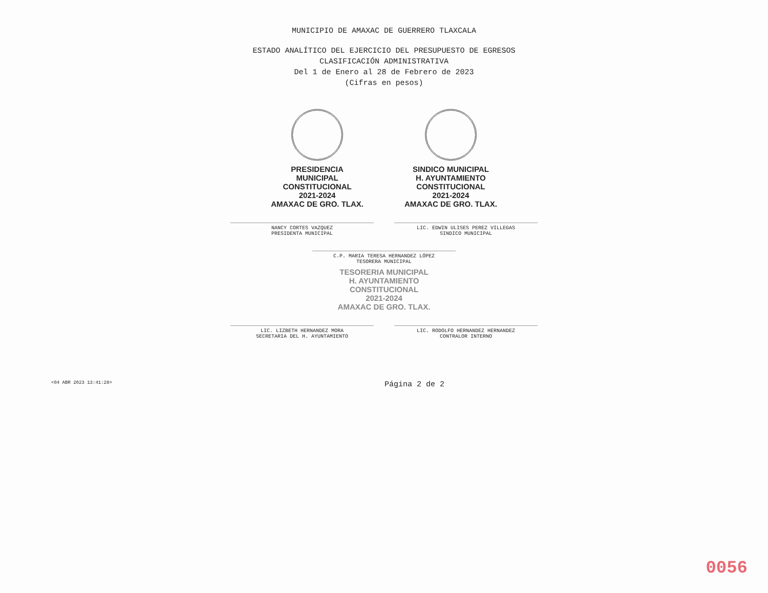MUNICIPIO DE AMAXAC DE GUERRERO TLAXCALA
ESTADO ANALÍTICO DEL EJERCICIO DEL PRESUPUESTO DE EGRESOS
CLASIFICACIÓN ADMINISTRATIVA
Del 1 de Enero al 28 de Febrero de 2023
(Cifras en pesos)
PRESIDENCIA
MUNICIPAL
CONSTITUCIONAL
2021-2024
AMAXAC DE GRO. TLAX.
SINDICO MUNICIPAL
H. AYUNTAMIENTO
CONSTITUCIONAL
2021-2024
AMAXAC DE GRO. TLAX.
NANCY CORTES VAZQUEZ
PRESIDENTA MUNICIPAL
LIC. EDWIN ULISES PEREZ VILLEGAS
SINDICO MUNICIPAL
C.P. MARIA TERESA HERNANDEZ LÓPEZ
TESORERA MUNICIPAL
TESORERIA MUNICIPAL
H. AYUNTAMIENTO
CONSTITUCIONAL
2021-2024
AMAXAC DE GRO. TLAX.
LIC. LIZBETH HERNANDEZ MORA
SECRETARIA DEL H. AYUNTAMIENTO
LIC. RODOLFO HERNANDEZ HERNANDEZ
CONTRALOR INTERNO
<04 ABR 2023 13:41:28> Página 2 de 2
0056